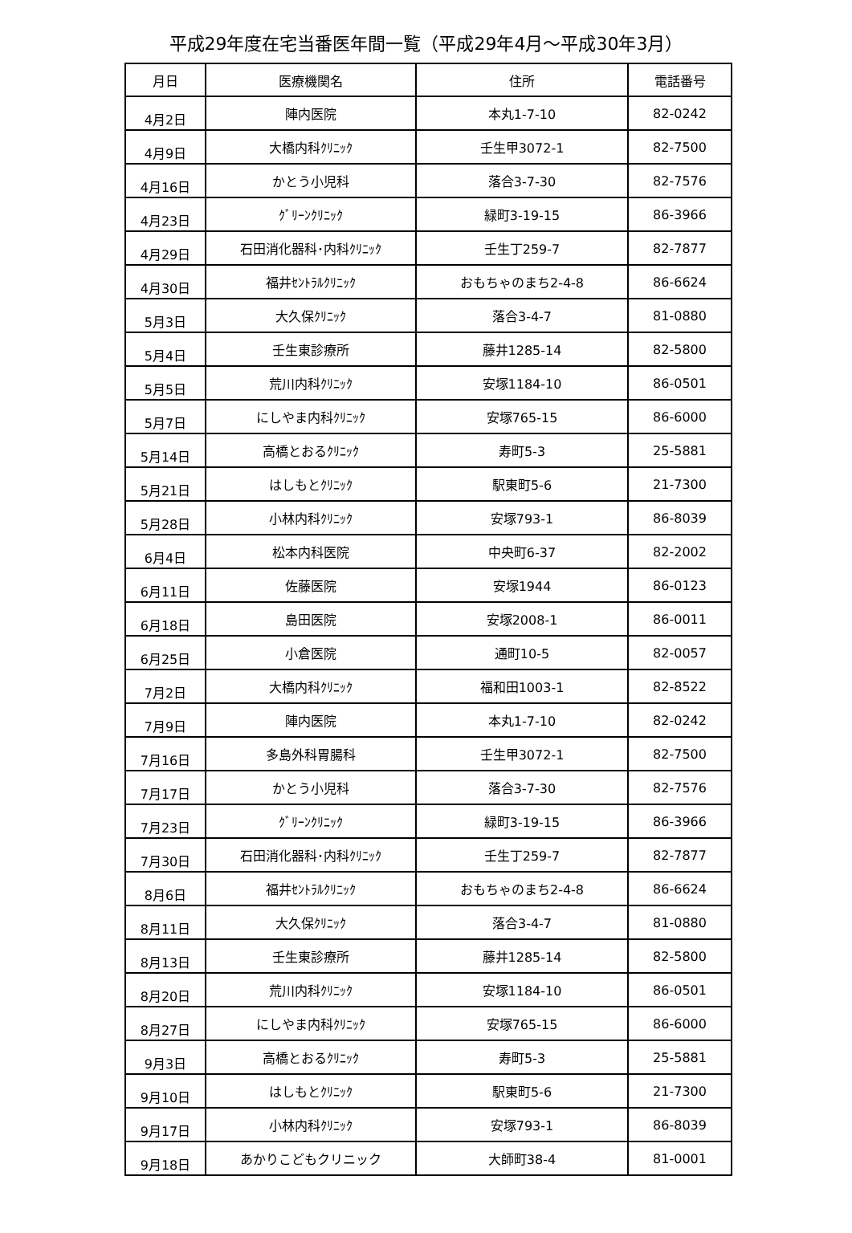平成29年度在宅当番医年間一覧（平成29年4月～平成30年3月）
| 月日 | 医療機関名 | 住所 | 電話番号 |
| --- | --- | --- | --- |
| 4月2日 | 陣内医院 | 本丸1-7-10 | 82-0242 |
| 4月9日 | 大橋内科ｸﾘﾆｯｸ | 壬生甲3072-1 | 82-7500 |
| 4月16日 | かとう小児科 | 落合3-7-30 | 82-7576 |
| 4月23日 | ｸﾞﾘｰﾝｸﾘﾆｯｸ | 緑町3-19-15 | 86-3966 |
| 4月29日 | 石田消化器科･内科ｸﾘﾆｯｸ | 壬生丁259-7 | 82-7877 |
| 4月30日 | 福井ｾﾝﾄﾗﾙｸﾘﾆｯｸ | おもちゃのまち2-4-8 | 86-6624 |
| 5月3日 | 大久保ｸﾘﾆｯｸ | 落合3-4-7 | 81-0880 |
| 5月4日 | 壬生東診療所 | 藤井1285-14 | 82-5800 |
| 5月5日 | 荒川内科ｸﾘﾆｯｸ | 安塚1184-10 | 86-0501 |
| 5月7日 | にしやま内科ｸﾘﾆｯｸ | 安塚765-15 | 86-6000 |
| 5月14日 | 高橋とおるｸﾘﾆｯｸ | 寿町5-3 | 25-5881 |
| 5月21日 | はしもとｸﾘﾆｯｸ | 駅東町5-6 | 21-7300 |
| 5月28日 | 小林内科ｸﾘﾆｯｸ | 安塚793-1 | 86-8039 |
| 6月4日 | 松本内科医院 | 中央町6-37 | 82-2002 |
| 6月11日 | 佐藤医院 | 安塚1944 | 86-0123 |
| 6月18日 | 島田医院 | 安塚2008-1 | 86-0011 |
| 6月25日 | 小倉医院 | 通町10-5 | 82-0057 |
| 7月2日 | 大橋内科ｸﾘﾆｯｸ | 福和田1003-1 | 82-8522 |
| 7月9日 | 陣内医院 | 本丸1-7-10 | 82-0242 |
| 7月16日 | 多島外科胃腸科 | 壬生甲3072-1 | 82-7500 |
| 7月17日 | かとう小児科 | 落合3-7-30 | 82-7576 |
| 7月23日 | ｸﾞﾘｰﾝｸﾘﾆｯｸ | 緑町3-19-15 | 86-3966 |
| 7月30日 | 石田消化器科･内科ｸﾘﾆｯｸ | 壬生丁259-7 | 82-7877 |
| 8月6日 | 福井ｾﾝﾄﾗﾙｸﾘﾆｯｸ | おもちゃのまち2-4-8 | 86-6624 |
| 8月11日 | 大久保ｸﾘﾆｯｸ | 落合3-4-7 | 81-0880 |
| 8月13日 | 壬生東診療所 | 藤井1285-14 | 82-5800 |
| 8月20日 | 荒川内科ｸﾘﾆｯｸ | 安塚1184-10 | 86-0501 |
| 8月27日 | にしやま内科ｸﾘﾆｯｸ | 安塚765-15 | 86-6000 |
| 9月3日 | 高橋とおるｸﾘﾆｯｸ | 寿町5-3 | 25-5881 |
| 9月10日 | はしもとｸﾘﾆｯｸ | 駅東町5-6 | 21-7300 |
| 9月17日 | 小林内科ｸﾘﾆｯｸ | 安塚793-1 | 86-8039 |
| 9月18日 | あかりこどもクリニック | 大師町38-4 | 81-0001 |